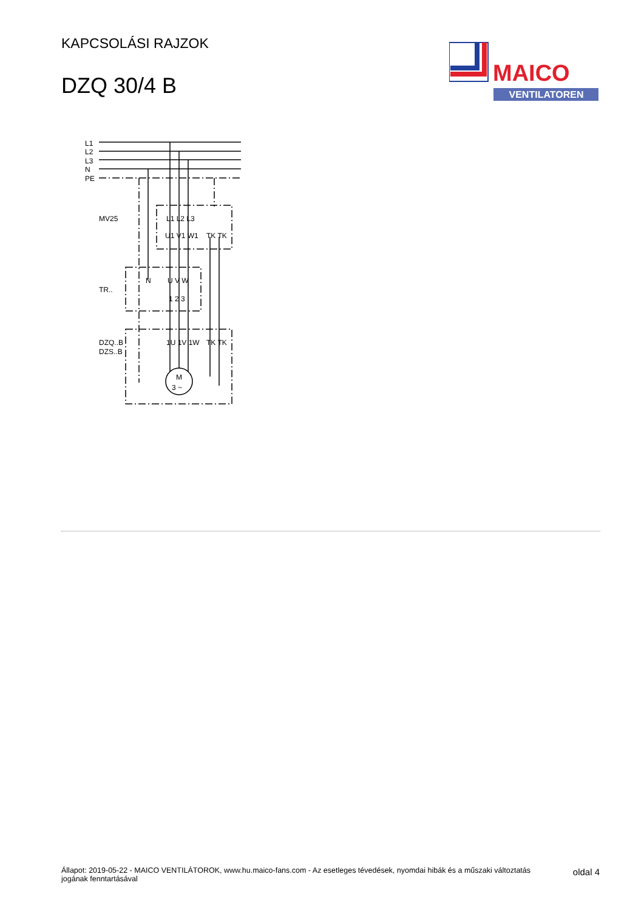KAPCSOLÁSI RAJZOK
DZQ 30/4 B
MAICO
VENTILATOREN
L1
L2
L3
N
PE
MV25
TR..
DZQ..B
DZS..B
L1 L2 L3
U1 V1 W1
TK TK
N
U V W
1 2 3
1U 1V 1W
TK TK
M
3 ~
Állapot: 2019-05-22 - MAICO VENTILÁTOROK, www.hu.maico-fans.com - Az esetleges tévedések, nyomdai hibák és a műszaki változtatás jogának fenntartásával
oldal 4